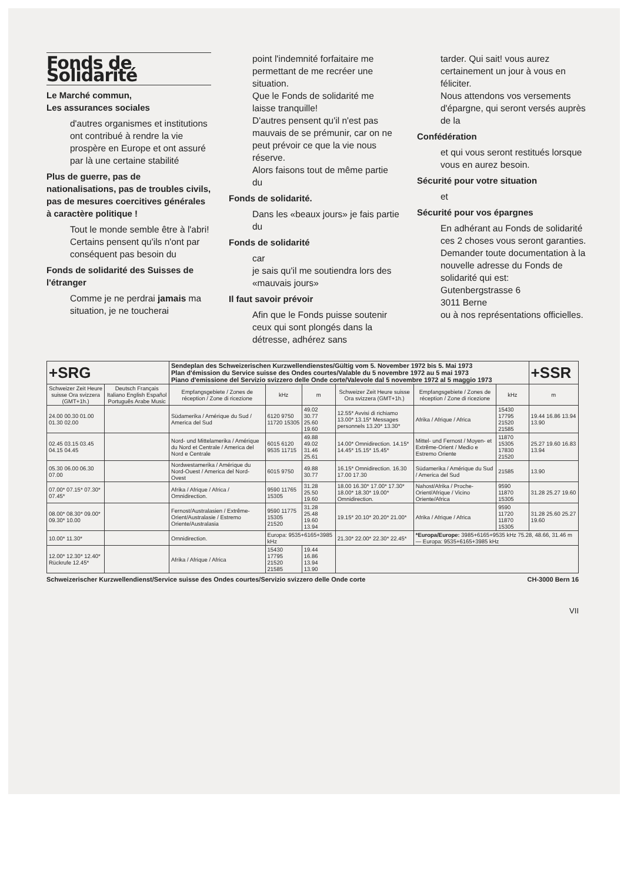Fonds de Solidarité
Le Marché commun,
Les assurances sociales
d'autres organismes et institutions ont contribué à rendre la vie prospère en Europe et ont assuré par là une certaine stabilité
Plus de guerre, pas de nationalisations, pas de troubles civils, pas de mesures coercitives générales à caractère politique !
Tout le monde semble être à l'abri!
Certains pensent qu'ils n'ont par conséquent pas besoin du
Fonds de solidarité des Suisses de l'étranger
Comme je ne perdrai jamais ma situation, je ne toucherai
point l'indemnité forfaitaire me permettant de me recréer une situation.
Que le Fonds de solidarité me laisse tranquille!
D'autres pensent qu'il n'est pas mauvais de se prémunir, car on ne peut prévoir ce que la vie nous réserve.
Alors faisons tout de même partie du
Fonds de solidarité.
Dans les «beaux jours» je fais partie du
Fonds de solidarité
car
je sais qu'il me soutiendra lors des «mauvais jours»
Il faut savoir prévoir
Afin que le Fonds puisse soutenir ceux qui sont plongés dans la détresse, adhérez sans
tarder. Qui sait! vous aurez certainement un jour à vous en féliciter.
Nous attendons vos versements d'épargne, qui seront versés auprès de la
Confédération
et qui vous seront restitués lorsque vous en aurez besoin.
Sécurité pour votre situation
et
Sécurité pour vos épargnes
En adhérant au Fonds de solidarité ces 2 choses vous seront garanties.
Demander toute documentation à la nouvelle adresse du Fonds de solidarité qui est:
Gutenbergstrasse 6
3011 Berne
ou à nos représentations officielles.
| +SRG | | Sendeplan des Schweizerischen Kurzwellendienstes/Gültig vom 5. November 1972 bis 5. Mai 1973 Plan d'émission du Service suisse des Ondes courtes/Valable du 5 novembre 1972 au 5 mai 1973 Piano d'emissione del Servizio svizzero delle Onde corte/Valevole dal 5 novembre 1972 al 5 maggio 1973 | | | | | | +SSR |
| Schweizer Zeit Heure suisse Ora svizzera (GMT+1h.) | Deutsch Français Italiano English Español Português Arabe Music | Empfangsgebiete / Zones de réception / Zone di ricezione | kHz | m | Schweizer Zeit Heure suisse Ora svizzera (GMT+1h.) | Empfangsgebiete / Zones de réception / Zone di ricezione | kHz | m |
| 24.00 00.30 01.00 01.30 02.00 | | Südamerika / Amérique du Sud / America del Sud | 6120 9750 11720 15305 | 49.02 30.77 25.60 19.60 | 12.55* Avvisi di richiamo 13.00* 13.15* Messages personnels 13.20* 13.30* | Afrika / Afrique / Africa | 15430 17795 21520 21585 | 19.44 16.86 13.94 13.90 |
| 02.45 03.15 03.45 04.15 04.45 | | Nord- und Mittelamerika / Amérique du Nord et Centrale / America del Nord e Centrale | 6015 6120 9535 11715 | 49.88 49.02 31.46 25.61 | 14.00* Omnidirection. 14.15* 14.45* 15.15* 15.45* | Mittel- und Fernost / Moyen- et Extrême-Orient / Medio e Estremo Oriente | 11870 15305 17830 21520 | 25.27 19.60 16.83 13.94 |
| 05.30 06.00 06.30 07.00 | | Nordwestamerika / Amérique du Nord-Ouest / America del Nord-Ovest | 6015 9750 | 49.88 30.77 | 16.15* Omnidirection. 16.30 17.00 17.30 | Südamerika / Amérique du Sud / America del Sud | 21585 | 13.90 |
| 07.00* 07.15* 07.30* 07.45* | | Afrika / Afrique / Africa / Omnidirection. | 9590 11765 15305 | 31.28 25.50 19.60 | 18.00 16.30* 17.00* 17.30* 18.00* 18.30* 19.00* Omnidirection. | Nahost/Afrika / Proche-Orient/Afrique / Vicino Oriente/Africa | 9590 11870 15305 | 31.28 25.27 19.60 |
| 08.00* 08.30* 09.00* 09.30* 10.00 | | Fernost/Australasien / Extrême-Orient/Australasie / Estremo Oriente/Australasia | 9590 11775 15305 21520 | 31.28 25.48 19.60 13.94 | 19.15* 20.10* 20.20* 21.00* | Afrika / Afrique / Africa | 9590 11720 11870 15305 | 31.28 25.60 25.27 19.60 |
| 10.00* 11.30* | | Omnidirection. | Europa: 9535+6165+3985 kHz | | 21.30* 22.00* 22.30* 22.45* | *Europa/Europe: 3985+6165+9535 kHz 75.28, 48.66, 31.46 m — Europa: 9535+6165+3985 kHz | | |
| 12.00* 12.30* 12.40* Rückrufe 12.45* | | Afrika / Afrique / Africa | 15430 17795 21520 21585 | 19.44 16.86 13.94 13.90 | | | | |
Schweizerischer Kurzwellendienst/Service suisse des Ondes courtes/Servizio svizzero delle Onde corte CH-3000 Bern 16
VII